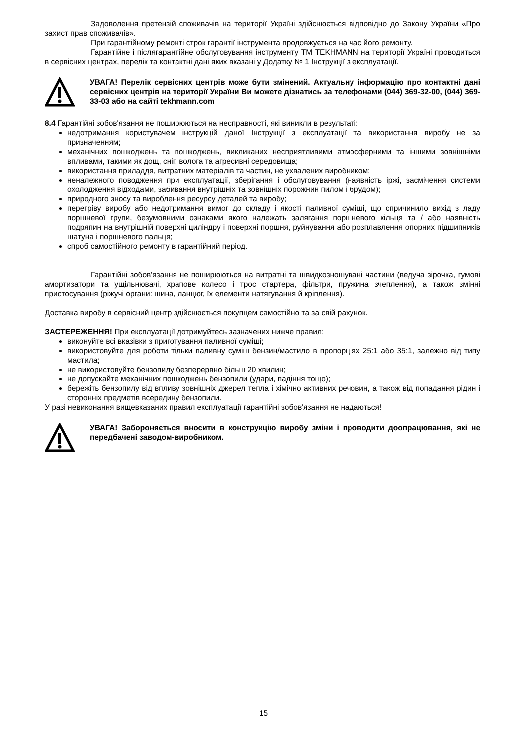Задоволення претензій споживачів на території Україні здійснюється відповідно до Закону України «Про захист прав споживачів».
При гарантійному ремонті строк гарантії інструмента продовжується на час його ремонту.
Гарантійне і післягарантійне обслуговування інструменту ТМ TEKHMANN на території Україні проводиться в сервісних центрах, перелік та контактні дані яких вказані у Додатку № 1 Інструкції з експлуатації.
УВАГА! Перелік сервісних центрів може бути змінений. Актуальну інформацію про контактні дані сервісних центрів на території України Ви можете дізнатись за телефонами (044) 369-32-00, (044) 369-33-03 або на сайті tekhmann.com
8.4 Гарантійні зобов'язання не поширюються на несправності, які виникли в результаті:
недотримання користувачем інструкцій даної Інструкції з експлуатації та використання виробу не за призначенням;
механічних пошкоджень та пошкоджень, викликаних несприятливими атмосферними та іншими зовнішніми впливами, такими як дощ, сніг, волога та агресивні середовища;
використання приладдя, витратних матеріалів та частин, не ухвалених виробником;
неналежного поводження при експлуатації, зберігання і обслуговування (наявність іржі, засмічення системи охолодження відходами, забивання внутрішніх та зовнішніх порожнин пилом і брудом);
природного зносу та вироблення ресурсу деталей та виробу;
перегріву виробу або недотримання вимог до складу і якості паливної суміші, що спричинило вихід з ладу поршневої групи, безумовними ознаками якого належать залягання поршневого кільця та / або наявність подряпин на внутрішній поверхні циліндру і поверхні поршня, руйнування або розплавлення опорних підшипників шатуна і поршневого пальця;
спроб самостійного ремонту в гарантійний період.
Гарантійні зобов'язання не поширюються на витратні та швидкозношувані частини (ведуча зірочка, гумові амортизатори та ущільнювачі, храпове колесо і трос стартера, фільтри, пружина зчеплення), а також змінні пристосування (ріжучі органи: шина, ланцюг, їх елементи натягування й кріплення).
Доставка виробу в сервісний центр здійснюється покупцем самостійно та за свій рахунок.
ЗАСТЕРЕЖЕННЯ! При експлуатації дотримуйтесь зазначених нижче правил:
виконуйте всі вказівки з приготування паливної суміші;
використовуйте для роботи тільки паливну суміш бензин/мастило в пропорціях 25:1 або 35:1, залежно від типу мастила;
не використовуйте бензопилу безперервно більш 20 хвилин;
не допускайте механічних пошкоджень бензопили (удари, падіння тощо);
бережіть бензопилу від впливу зовнішніх джерел тепла і хімічно активних речовин, а також від попадання рідин і сторонніх предметів всередину бензопили.
У разі невиконання вищевказаних правил експлуатації гарантійні зобов'язання не надаються!
УВАГА! Забороняється вносити в конструкцію виробу зміни і проводити доопрацювання, які не передбачені заводом-виробником.
15